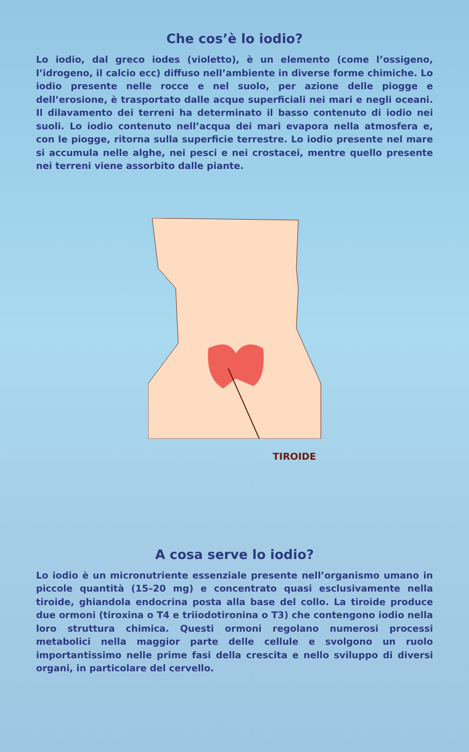Che cos’è lo iodio?
Lo iodio, dal greco iodes (violetto), è un elemento (come l’ossigeno, l’idrogeno, il calcio ecc) diffuso nell’ambiente in diverse forme chimiche. Lo iodio presente nelle rocce e nel suolo, per azione delle piogge e dell’erosione, è trasportato dalle acque superficiali nei mari e negli oceani. Il dilavamento dei terreni ha determinato il basso contenuto di iodio nei suoli. Lo iodio contenuto nell’acqua dei mari evapora nella atmosfera e, con le piogge, ritorna sulla superficie terrestre. Lo iodio presente nel mare si accumula nelle alghe, nei pesci e nei crostacei, mentre quello presente nei terreni viene assorbito dalle piante.
TIROIDE
A cosa serve lo iodio?
Lo iodio è un micronutriente essenziale presente nell’organismo umano in piccole quantità (15–20 mg) e concentrato quasi esclusivamente nella tiroide, ghiandola endocrina posta alla base del collo. La tiroide produce due ormoni (tiroxina o T4 e triiodotironina o T3) che contengono iodio nella loro struttura chimica. Questi ormoni regolano numerosi processi metabolici nella maggior parte delle cellule e svolgono un ruolo importantissimo nelle prime fasi della crescita e nello sviluppo di diversi organi, in particolare del cervello.